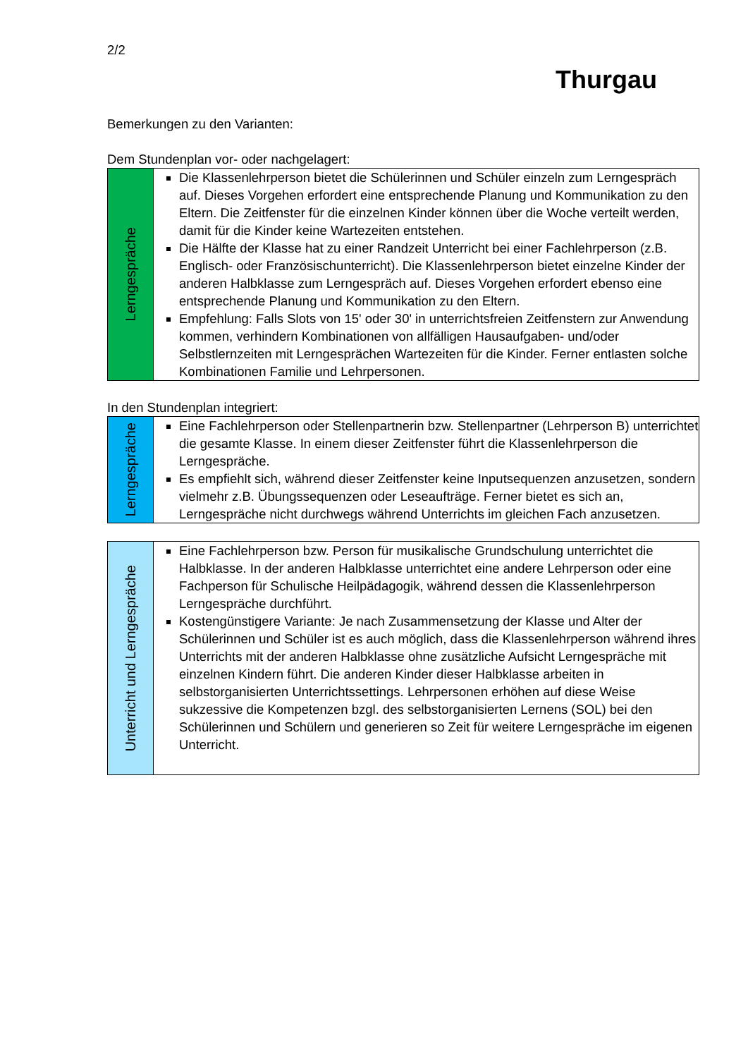2/2
Thurgau
Bemerkungen zu den Varianten:
Dem Stundenplan vor- oder nachgelagert:
| Lerngespräche | Die Klassenlehrperson bietet die Schülerinnen und Schüler einzeln zum Lerngespräch auf. Dieses Vorgehen erfordert eine entsprechende Planung und Kommunikation zu den Eltern. Die Zeitfenster für die einzelnen Kinder können über die Woche verteilt werden, damit für die Kinder keine Wartezeiten entstehen. Die Hälfte der Klasse hat zu einer Randzeit Unterricht bei einer Fachlehrperson (z.B. Englisch- oder Französischunterricht). Die Klassenlehrperson bietet einzelne Kinder der anderen Halbklasse zum Lerngespräch auf. Dieses Vorgehen erfordert ebenso eine entsprechende Planung und Kommunikation zu den Eltern. Empfehlung: Falls Slots von 15' oder 30' in unterrichtsfreien Zeitfenstern zur Anwendung kommen, verhindern Kombinationen von allfälligen Hausaufgaben- und/oder Selbstlernzeiten mit Lerngesprächen Wartezeiten für die Kinder. Ferner entlasten solche Kombinationen Familie und Lehrpersonen. |
In den Stundenplan integriert:
| Lerngespräche | Eine Fachlehrperson oder Stellenpartnerin bzw. Stellenpartner (Lehrperson B) unterrichtet die gesamte Klasse. In einem dieser Zeitfenster führt die Klassenlehrperson die Lerngespräche. Es empfiehlt sich, während dieser Zeitfenster keine Inputsequenzen anzusetzen, sondern vielmehr z.B. Übungssequenzen oder Leseaufträge. Ferner bietet es sich an, Lerngespräche nicht durchwegs während Unterrichts im gleichen Fach anzusetzen. |
| Unterricht und Lerngespräche | Eine Fachlehrperson bzw. Person für musikalische Grundschulung unterrichtet die Halbklasse. In der anderen Halbklasse unterrichtet eine andere Lehrperson oder eine Fachperson für Schulische Heilpädagogik, während dessen die Klassenlehrperson Lerngespräche durchführt. Kostengünstigere Variante: Je nach Zusammensetzung der Klasse und Alter der Schülerinnen und Schüler ist es auch möglich, dass die Klassenlehrperson während ihres Unterrichts mit der anderen Halbklasse ohne zusätzliche Aufsicht Lerngespräche mit einzelnen Kindern führt. Die anderen Kinder dieser Halbklasse arbeiten in selbstorganisierten Unterrichtssettings. Lehrpersonen erhöhen auf diese Weise sukzessive die Kompetenzen bzgl. des selbstorganisierten Lernens (SOL) bei den Schülerinnen und Schülern und generieren so Zeit für weitere Lerngespräche im eigenen Unterricht. |